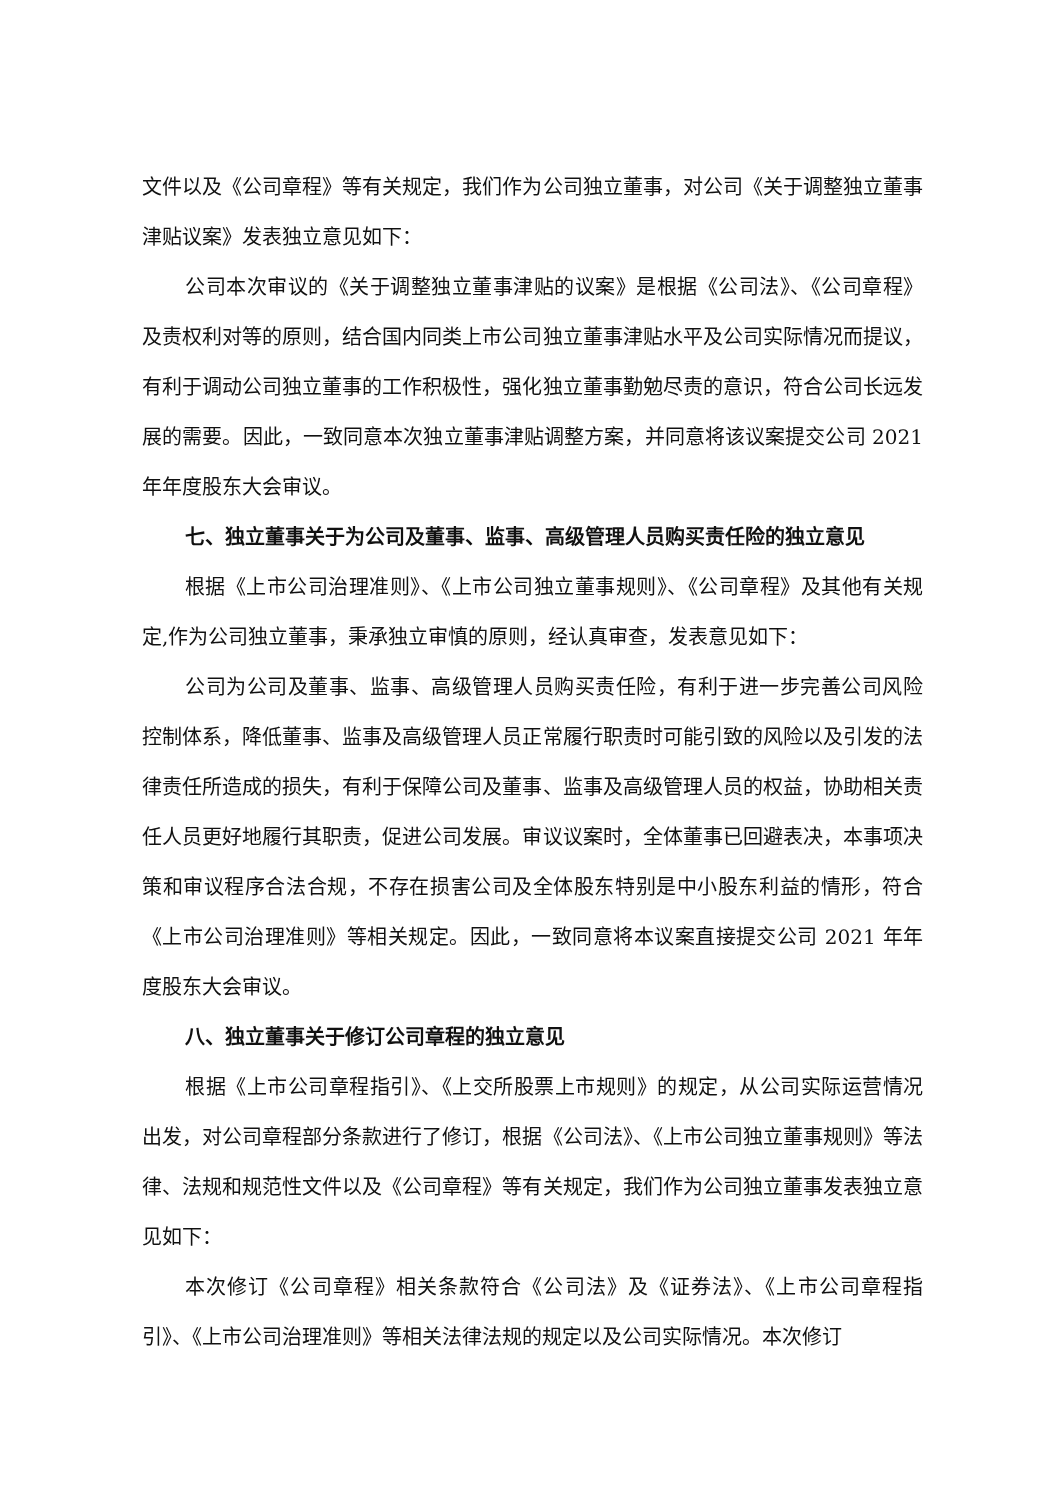文件以及《公司章程》等有关规定，我们作为公司独立董事，对公司《关于调整独立董事津贴议案》发表独立意见如下：
公司本次审议的《关于调整独立董事津贴的议案》是根据《公司法》、《公司章程》及责权利对等的原则，结合国内同类上市公司独立董事津贴水平及公司实际情况而提议，有利于调动公司独立董事的工作积极性，强化独立董事勤勉尽责的意识，符合公司长远发展的需要。因此，一致同意本次独立董事津贴调整方案，并同意将该议案提交公司 2021 年年度股东大会审议。
七、独立董事关于为公司及董事、监事、高级管理人员购买责任险的独立意见
根据《上市公司治理准则》、《上市公司独立董事规则》、《公司章程》及其他有关规定,作为公司独立董事，秉承独立审慎的原则，经认真审查，发表意见如下：
公司为公司及董事、监事、高级管理人员购买责任险，有利于进一步完善公司风险控制体系，降低董事、监事及高级管理人员正常履行职责时可能引致的风险以及引发的法律责任所造成的损失，有利于保障公司及董事、监事及高级管理人员的权益，协助相关责任人员更好地履行其职责，促进公司发展。审议议案时，全体董事已回避表决，本事项决策和审议程序合法合规，不存在损害公司及全体股东特别是中小股东利益的情形，符合《上市公司治理准则》等相关规定。因此，一致同意将本议案直接提交公司 2021 年年度股东大会审议。
八、独立董事关于修订公司章程的独立意见
根据《上市公司章程指引》、《上交所股票上市规则》的规定，从公司实际运营情况出发，对公司章程部分条款进行了修订，根据《公司法》、《上市公司独立董事规则》等法律、法规和规范性文件以及《公司章程》等有关规定，我们作为公司独立董事发表独立意见如下：
本次修订《公司章程》相关条款符合《公司法》及《证券法》、《上市公司章程指引》、《上市公司治理准则》等相关法律法规的规定以及公司实际情况。本次修订